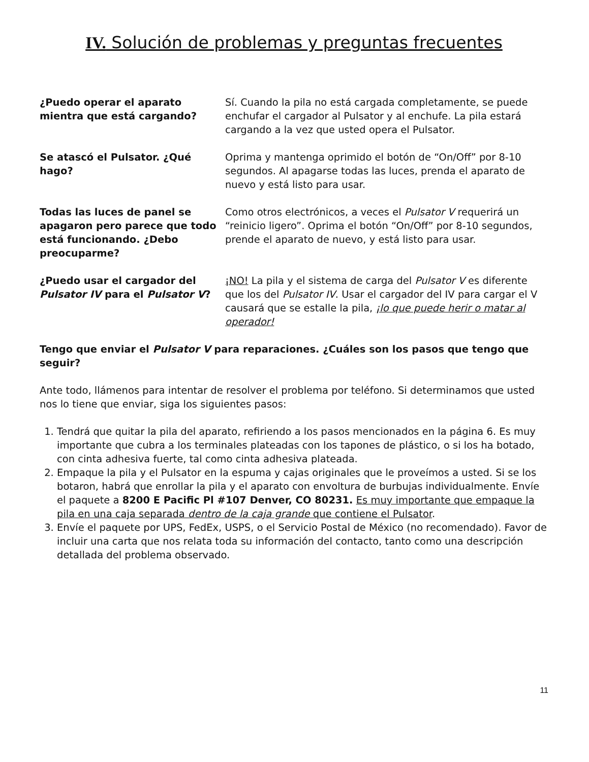IV. Solución de problemas y preguntas frecuentes
| ¿Puedo operar el aparato mientra que está cargando? | Sí. Cuando la pila no está cargada completamente, se puede enchufar el cargador al Pulsator y al enchufe. La pila estará cargando a la vez que usted opera el Pulsator. |
| Se atascó el Pulsator. ¿Qué hago? | Oprima y mantenga oprimido el botón de “On/Off” por 8-10 segundos. Al apagarse todas las luces, prenda el aparato de nuevo y está listo para usar. |
| Todas las luces de panel se apagaron pero parece que todo está funcionando. ¿Debo preocuparme? | Como otros electrónicos, a veces el Pulsator V requerirá un “reinicio ligero”. Oprima el botón “On/Off” por 8-10 segundos, prende el aparato de nuevo, y está listo para usar. |
| ¿Puedo usar el cargador del Pulsator IV para el Pulsator V ? | ¡NO! La pila y el sistema de carga del Pulsator V es diferente que los del Pulsator IV . Usar el cargador del IV para cargar el V causará que se estalle la pila, ¡lo que puede herir o matar al operador! |
Tengo que enviar el Pulsator V para reparaciones. ¿Cuáles son los pasos que tengo que seguir?
Ante todo, llámenos para intentar de resolver el problema por teléfono. Si determinamos que usted nos lo tiene que enviar, siga los siguientes pasos:
1. Tendrá que quitar la pila del aparato, refiriendo a los pasos mencionados en la página 6. Es muy importante que cubra a los terminales plateadas con los tapones de plástico, o si los ha botado, con cinta adhesiva fuerte, tal como cinta adhesiva plateada.
2. Empaque la pila y el Pulsator en la espuma y cajas originales que le proveímos a usted. Si se los botaron, habrá que enrollar la pila y el aparato con envoltura de burbujas individualmente. Envíe el paquete a 8200 E Pacific Pl #107 Denver, CO 80231. Es muy importante que empaque la pila en una caja separada dentro de la caja grande que contiene el Pulsator.
3. Envíe el paquete por UPS, FedEx, USPS, o el Servicio Postal de México (no recomendado). Favor de incluir una carta que nos relata toda su información del contacto, tanto como una descripción detallada del problema observado.
11